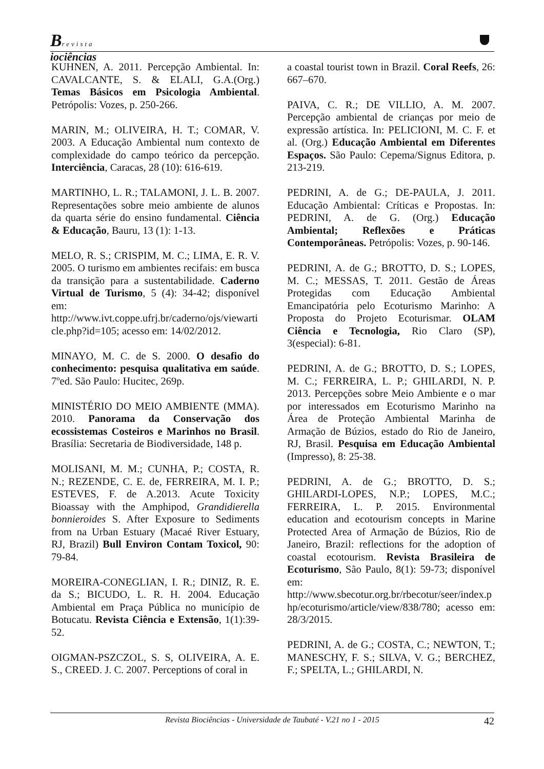Brevista
iociências
KUHNEN, A. 2011. Percepção Ambiental. In: CAVALCANTE, S. & ELALI, G.A.(Org.) Temas Básicos em Psicologia Ambiental. Petrópolis: Vozes, p. 250-266.
MARIN, M.; OLIVEIRA, H. T.; COMAR, V. 2003. A Educação Ambiental num contexto de complexidade do campo teórico da percepção. Interciência, Caracas, 28 (10): 616-619.
MARTINHO, L. R.; TALAMONI, J. L. B. 2007. Representações sobre meio ambiente de alunos da quarta série do ensino fundamental. Ciência & Educação, Bauru, 13 (1): 1-13.
MELO, R. S.; CRISPIM, M. C.; LIMA, E. R. V. 2005. O turismo em ambientes recifais: em busca da transição para a sustentabilidade. Caderno Virtual de Turismo, 5 (4): 34-42; disponível em: http://www.ivt.coppe.ufrj.br/caderno/ojs/viewarticle.php?id=105; acesso em: 14/02/2012.
MINAYO, M. C. de S. 2000. O desafio do conhecimento: pesquisa qualitativa em saúde. 7ºed. São Paulo: Hucitec, 269p.
MINISTÉRIO DO MEIO AMBIENTE (MMA). 2010. Panorama da Conservação dos ecossistemas Costeiros e Marinhos no Brasil. Brasília: Secretaria de Biodiversidade, 148 p.
MOLISANI, M. M.; CUNHA, P.; COSTA, R. N.; REZENDE, C. E. de, FERREIRA, M. I. P.; ESTEVES, F. de A.2013. Acute Toxicity Bioassay with the Amphipod, Grandidierella bonnieroides S. After Exposure to Sediments from na Urban Estuary (Macaé River Estuary, RJ, Brazil) Bull Environ Contam Toxicol, 90: 79-84.
MOREIRA-CONEGLIAN, I. R.; DINIZ, R. E. da S.; BICUDO, L. R. H. 2004. Educação Ambiental em Praça Pública no município de Botucatu. Revista Ciência e Extensão, 1(1):39-52.
OIGMAN-PSZCZOL, S. S, OLIVEIRA, A. E. S., CREED. J. C. 2007. Perceptions of coral in
a coastal tourist town in Brazil. Coral Reefs, 26: 667–670.
PAIVA, C. R.; DE VILLIO, A. M. 2007. Percepção ambiental de crianças por meio de expressão artística. In: PELICIONI, M. C. F. et al. (Org.) Educação Ambiental em Diferentes Espaços. São Paulo: Cepema/Signus Editora, p. 213-219.
PEDRINI, A. de G.; DE-PAULA, J. 2011. Educação Ambiental: Críticas e Propostas. In: PEDRINI, A. de G. (Org.) Educação Ambiental; Reflexões e Práticas Contemporâneas. Petrópolis: Vozes, p. 90-146.
PEDRINI, A. de G.; BROTTO, D. S.; LOPES, M. C.; MESSAS, T. 2011. Gestão de Áreas Protegidas com Educação Ambiental Emancipatória pelo Ecoturismo Marinho: A Proposta do Projeto Ecoturismar. OLAM Ciência e Tecnologia, Rio Claro (SP), 3(especial): 6-81.
PEDRINI, A. de G.; BROTTO, D. S.; LOPES, M. C.; FERREIRA, L. P.; GHILARDI, N. P. 2013. Percepções sobre Meio Ambiente e o mar por interessados em Ecoturismo Marinho na Área de Proteção Ambiental Marinha de Armação de Búzios, estado do Rio de Janeiro, RJ, Brasil. Pesquisa em Educação Ambiental (Impresso), 8: 25-38.
PEDRINI, A. de G.; BROTTO, D. S.; GHILARDI-LOPES, N.P.; LOPES, M.C.; FERREIRA, L. P. 2015. Environmental education and ecotourism concepts in Marine Protected Area of Armação de Búzios, Rio de Janeiro, Brazil: reflections for the adoption of coastal ecotourism. Revista Brasileira de Ecoturismo, São Paulo, 8(1): 59-73; disponível em: http://www.sbecotur.org.br/rbecotur/seer/index.php/ecoturismo/article/view/838/780; acesso em: 28/3/2015.
PEDRINI, A. de G.; COSTA, C.; NEWTON, T.; MANESCHY, F. S.; SILVA, V. G.; BERCHEZ, F.; SPELTA, L.; GHILARDI, N.
Revista Biociências - Universidade de Taubaté - V.21 no 1 - 2015 42